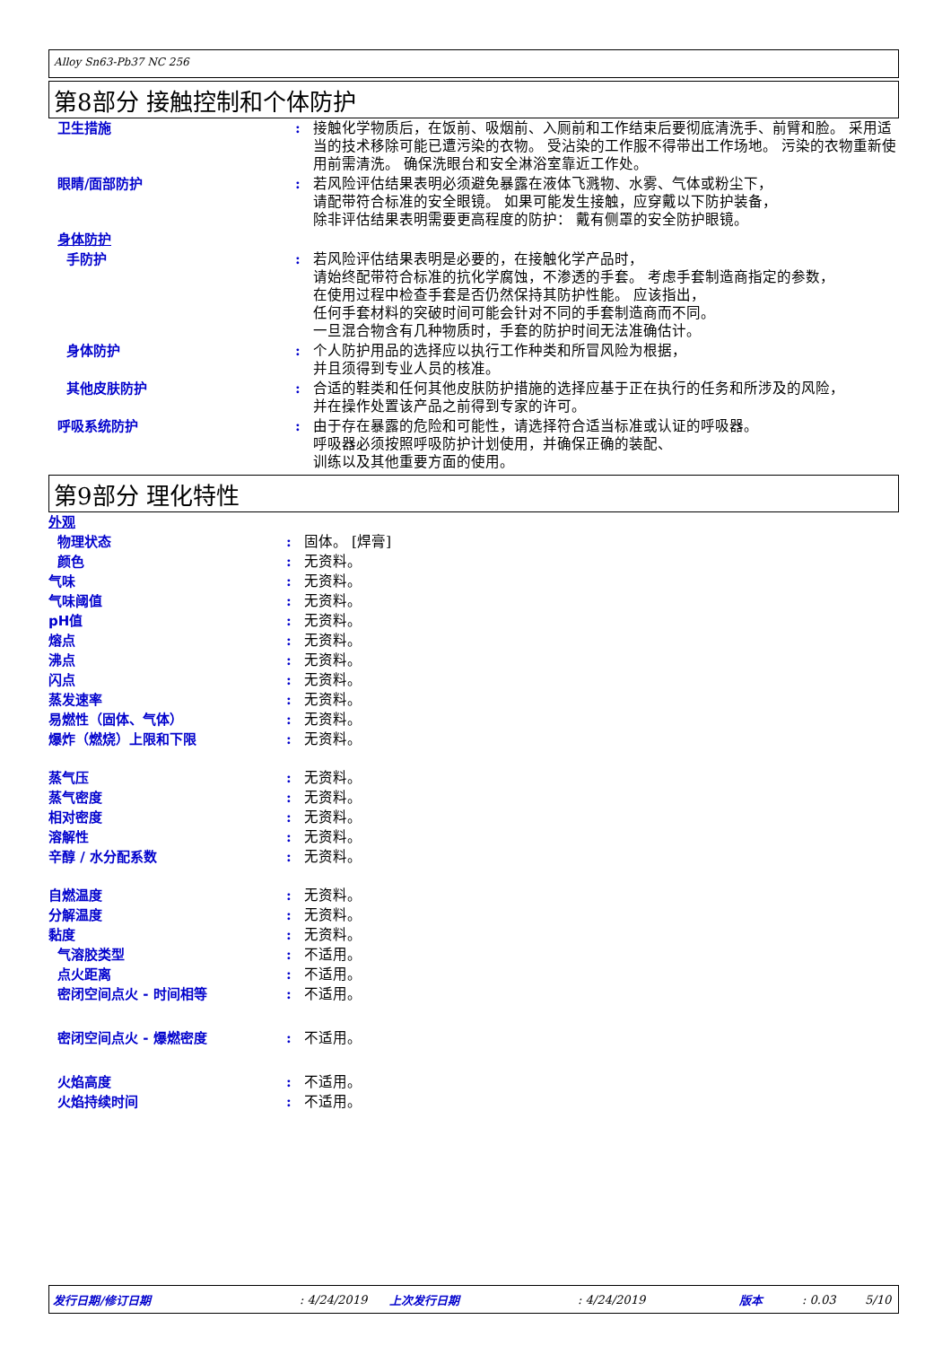Alloy Sn63-Pb37 NC 256
第8部分 接触控制和个体防护
| 卫生措施 | : | 接触化学物质后，在饭前、吸烟前、入厕前和工作结束后要彻底清洗手、前臂和脸。 采用适当的技术移除可能已遭污染的衣物。 受沾染的工作服不得带出工作场地。 污染的衣物重新使用前需清洗。 确保洗眼台和安全淋浴室靠近工作处。 |
| 眼睛/面部防护 | : | 若风险评估结果表明必须避免暴露在液体飞溅物、水雾、气体或粉尘下， 请配带符合标准的安全眼镜。 如果可能发生接触，应穿戴以下防护装备， 除非评估结果表明需要更高程度的防护： 戴有侧罩的安全防护眼镜。 |
| 身体防护 | | |
| 手防护 | : | 若风险评估结果表明是必要的，在接触化学产品时， 请始终配带符合标准的抗化学腐蚀，不渗透的手套。 考虑手套制造商指定的参数， 在使用过程中检查手套是否仍然保持其防护性能。 应该指出， 任何手套材料的突破时间可能会针对不同的手套制造商而不同。 一旦混合物含有几种物质时，手套的防护时间无法准确估计。 |
| 身体防护 | : | 个人防护用品的选择应以执行工作种类和所冒风险为根据， 并且须得到专业人员的核准。 |
| 其他皮肤防护 | : | 合适的鞋类和任何其他皮肤防护措施的选择应基于正在执行的任务和所涉及的风险， 并在操作处置该产品之前得到专家的许可。 |
| 呼吸系统防护 | : | 由于存在暴露的危险和可能性，请选择符合适当标准或认证的呼吸器。 呼吸器必须按照呼吸防护计划使用，并确保正确的装配、 训练以及其他重要方面的使用。 |
第9部分 理化特性
| 外观 | | |
| 物理状态 | : | 固体。 [焊膏] |
| 颜色 | : | 无资料。 |
| 气味 | : | 无资料。 |
| 气味阈值 | : | 无资料。 |
| pH值 | : | 无资料。 |
| 熔点 | : | 无资料。 |
| 沸点 | : | 无资料。 |
| 闪点 | : | 无资料。 |
| 蒸发速率 | : | 无资料。 |
| 易燃性（固体、气体） | : | 无资料。 |
| 爆炸（燃烧）上限和下限 | : | 无资料。 |
| 蒸气压 | : | 无资料。 |
| 蒸气密度 | : | 无资料。 |
| 相对密度 | : | 无资料。 |
| 溶解性 | : | 无资料。 |
| 辛醇 / 水分配系数 | : | 无资料。 |
| 自燃温度 | : | 无资料。 |
| 分解温度 | : | 无资料。 |
| 黏度 | : | 无资料。 |
| 气溶胶类型 | : | 不适用。 |
| 点火距离 | : | 不适用。 |
| 密闭空间点火 - 时间相等 | : | 不适用。 |
| 密闭空间点火 - 爆燃密度 | : | 不适用。 |
| 火焰高度 | : | 不适用。 |
| 火焰持续时间 | : | 不适用。 |
发行日期/修订日期: 4/24/2019 上次发行日期: 4/24/2019 版本: 0.03 5/10